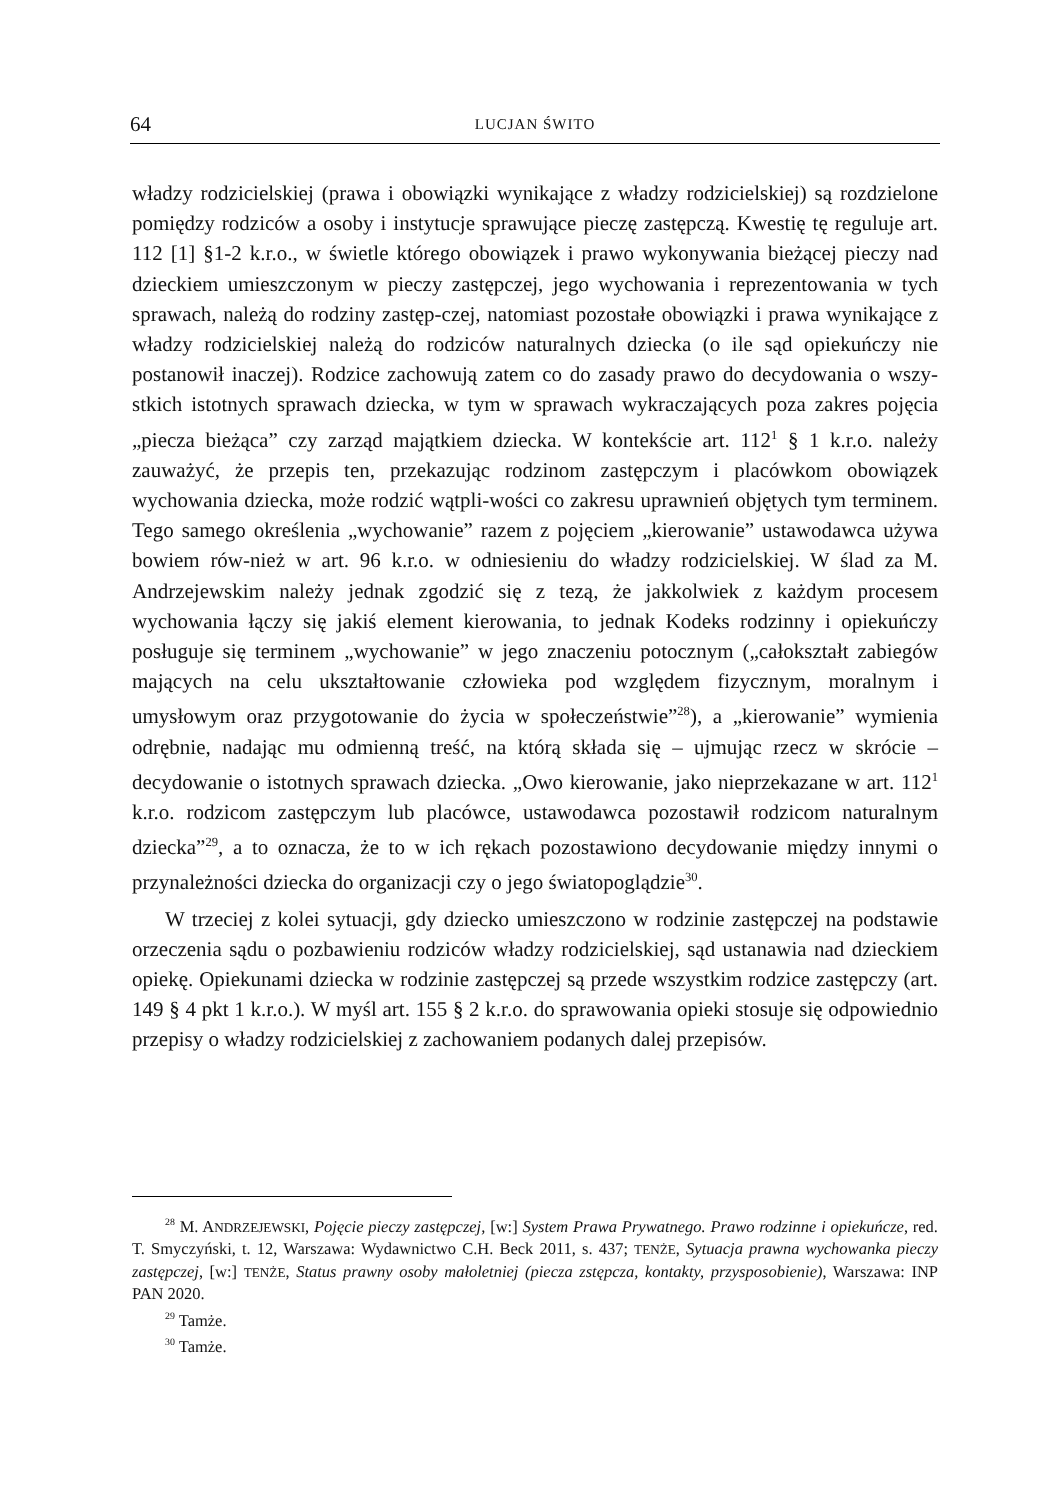64 LUCJAN ŚWITO
władzy rodzicielskiej (prawa i obowiązki wynikające z władzy rodzicielskiej) są rozdzielone pomiędzy rodziców a osoby i instytucje sprawujące pieczę zastępczą. Kwestię tę reguluje art. 112 [1] §1-2 k.r.o., w świetle którego obowiązek i prawo wykonywania bieżącej pieczy nad dzieckiem umieszczonym w pieczy zastępczej, jego wychowania i reprezentowania w tych sprawach, należą do rodziny zastęp-czej, natomiast pozostałe obowiązki i prawa wynikające z władzy rodzicielskiej należą do rodziców naturalnych dziecka (o ile sąd opiekuńczy nie postanowił inaczej). Rodzice zachowują zatem co do zasady prawo do decydowania o wszy-stkich istotnych sprawach dziecka, w tym w sprawach wykraczających poza zakres pojęcia „piecza bieżąca” czy zarząd majątkiem dziecka. W kontekście art. 112<sup>1</sup> § 1 k.r.o. należy zauważyć, że przepis ten, przekazując rodzinom zastępczym i placówkom obowiązek wychowania dziecka, może rodzić wątpli-wości co zakresu uprawnień objętych tym terminem. Tego samego określenia „wychowanie” razem z pojęciem „kierowanie” ustawodawca używa bowiem rów-nież w art. 96 k.r.o. w odniesieniu do władzy rodzicielskiej. W ślad za M. Andrzejewskim należy jednak zgodzić się z tezą, że jakkolwiek z każdym procesem wychowania łączy się jakiś element kierowania, to jednak Kodeks rodzinny i opiekuńczy posługuje się terminem „wychowanie” w jego znaczeniu potocznym („całokształt zabiegów mających na celu ukształtowanie człowieka pod względem fizycznym, moralnym i umysłowym oraz przygotowanie do życia w społeczeństwie”<sup>28</sup>), a „kierowanie” wymienia odrębnie, nadając mu odmienną treść, na którą składa się – ujmując rzecz w skrócie – decydowanie o istotnych sprawach dziecka. „Owo kierowanie, jako nieprzekazane w art. 112<sup>1</sup> k.r.o. rodzicom zastępczym lub placówce, ustawodawca pozostawił rodzicom naturalnym dziecka”<sup>29</sup>, a to oznacza, że to w ich rękach pozostawiono decydowanie między innymi o przynależności dziecka do organizacji czy o jego światopoglądzie<sup>30</sup>.
W trzeciej z kolei sytuacji, gdy dziecko umieszczono w rodzinie zastępczej na podstawie orzeczenia sądu o pozbawieniu rodziców władzy rodzicielskiej, sąd ustanawia nad dzieckiem opiekę. Opiekunami dziecka w rodzinie zastępczej są przede wszystkim rodzice zastępczy (art. 149 § 4 pkt 1 k.r.o.). W myśl art. 155 § 2 k.r.o. do sprawowania opieki stosuje się odpowiednio przepisy o władzy rodzicielskiej z zachowaniem podanych dalej przepisów.
<sup>28</sup> M. ANDRZEJEWSKI, Pojęcie pieczy zastępczej, [w:] System Prawa Prywatnego. Prawo rodzinne i opiekuńcze, red. T. Smyczyński, t. 12, Warszawa: Wydawnictwo C.H. Beck 2011, s. 437; TENŻE, Sytuacja prawna wychowanka pieczy zastępczej, [w:] TENŻE, Status prawny osoby małoletniej (piecza zstępcza, kontakty, przysposobienie), Warszawa: INP PAN 2020.
<sup>29</sup> Tamże.
<sup>30</sup> Tamże.